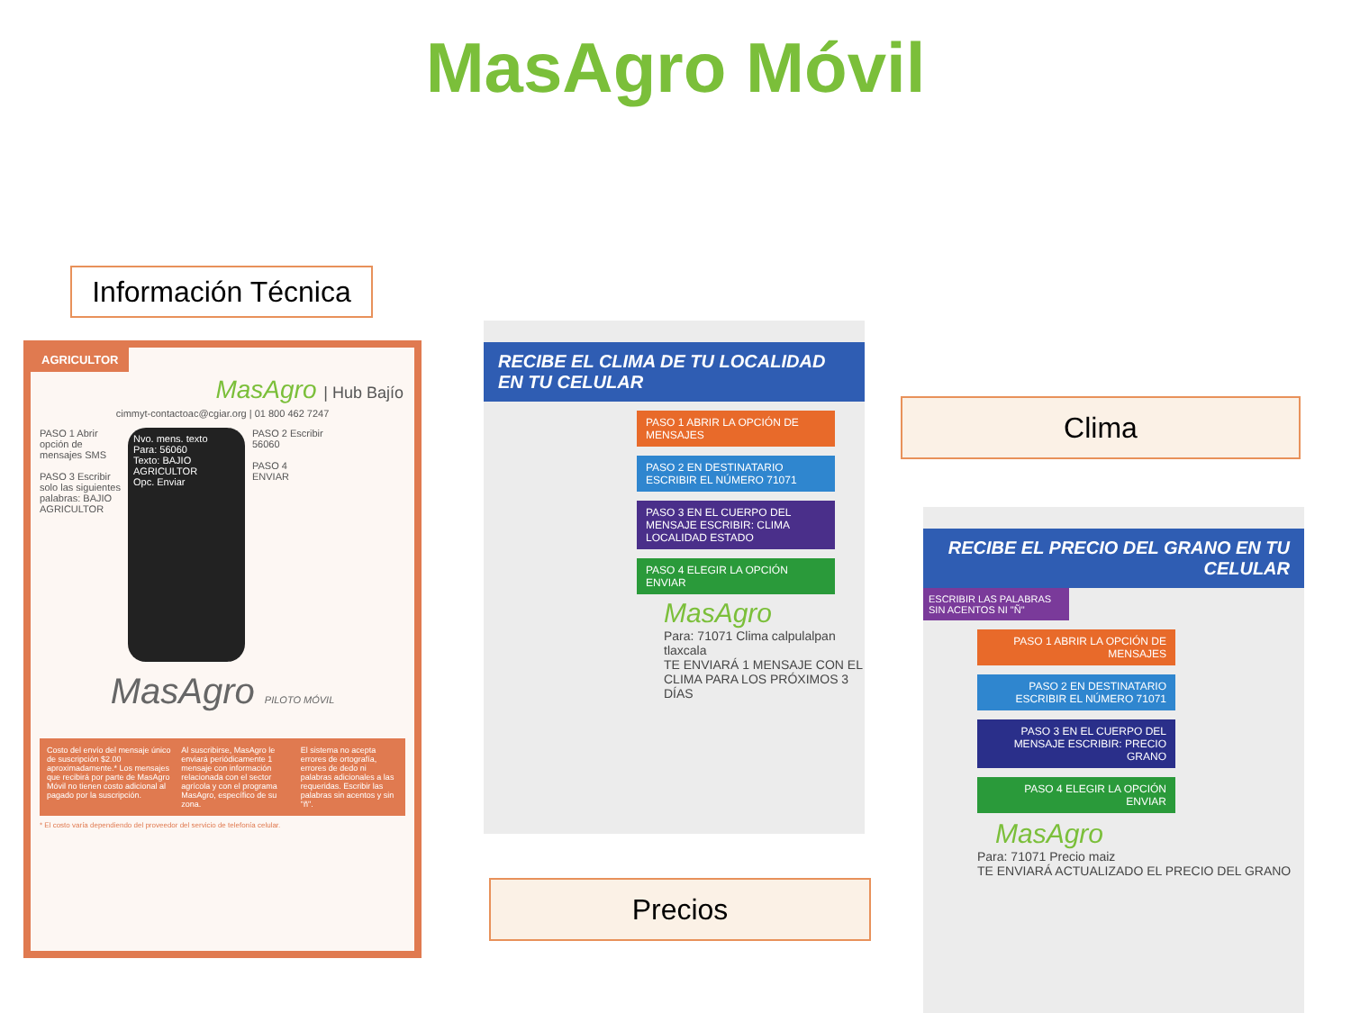MasAgro Móvil
Información Técnica
AGRICULTOR
MasAgro | Hub Bajío
cimmyt-contactoac@cgiar.org | 01 800 462 7247
PASO 1 Abrir opción de mensajes SMS
PASO 3 Escribir solo las siguientes palabras: BAJIO AGRICULTOR
Nvo. mens. texto
Para: 56060
Texto: BAJIO AGRICULTOR
Opc. Enviar
PASO 2 Escribir 56060
PASO 4 ENVIAR
MasAgro PILOTO MÓVIL
Costo del envío del mensaje único de suscripción $2.00 aproximadamente.* Los mensajes que recibirá por parte de MasAgro Móvil no tienen costo adicional al pagado por la suscripción.
Al suscribirse, MasAgro le enviará periódicamente 1 mensaje con información relacionada con el sector agrícola y con el programa MasAgro, específico de su zona.
El sistema no acepta errores de ortografía, errores de dedo ni palabras adicionales a las requeridas. Escribir las palabras sin acentos y sin "ñ".
* El costo varía dependiendo del proveedor del servicio de telefonía celular.
RECIBE EL CLIMA DE TU LOCALIDAD EN TU CELULAR
PASO 1 ABRIR LA OPCIÓN DE MENSAJES
PASO 2 EN DESTINATARIO ESCRIBIR EL NÚMERO 71071
PASO 3 EN EL CUERPO DEL MENSAJE ESCRIBIR: CLIMA LOCALIDAD ESTADO
PASO 4 ELEGIR LA OPCIÓN ENVIAR
MasAgro
Para: 71071 Clima calpulalpan tlaxcala
TE ENVIARÁ 1 MENSAJE CON EL CLIMA PARA LOS PRÓXIMOS 3 DÍAS
Clima
Precios
RECIBE EL PRECIO DEL GRANO EN TU CELULAR
ESCRIBIR LAS PALABRAS SIN ACENTOS NI "Ñ"
PASO 1 ABRIR LA OPCIÓN DE MENSAJES
PASO 2 EN DESTINATARIO ESCRIBIR EL NÚMERO 71071
PASO 3 EN EL CUERPO DEL MENSAJE ESCRIBIR: PRECIO GRANO
PASO 4 ELEGIR LA OPCIÓN ENVIAR
MasAgro
Para: 71071 Precio maiz
TE ENVIARÁ ACTUALIZADO EL PRECIO DEL GRANO